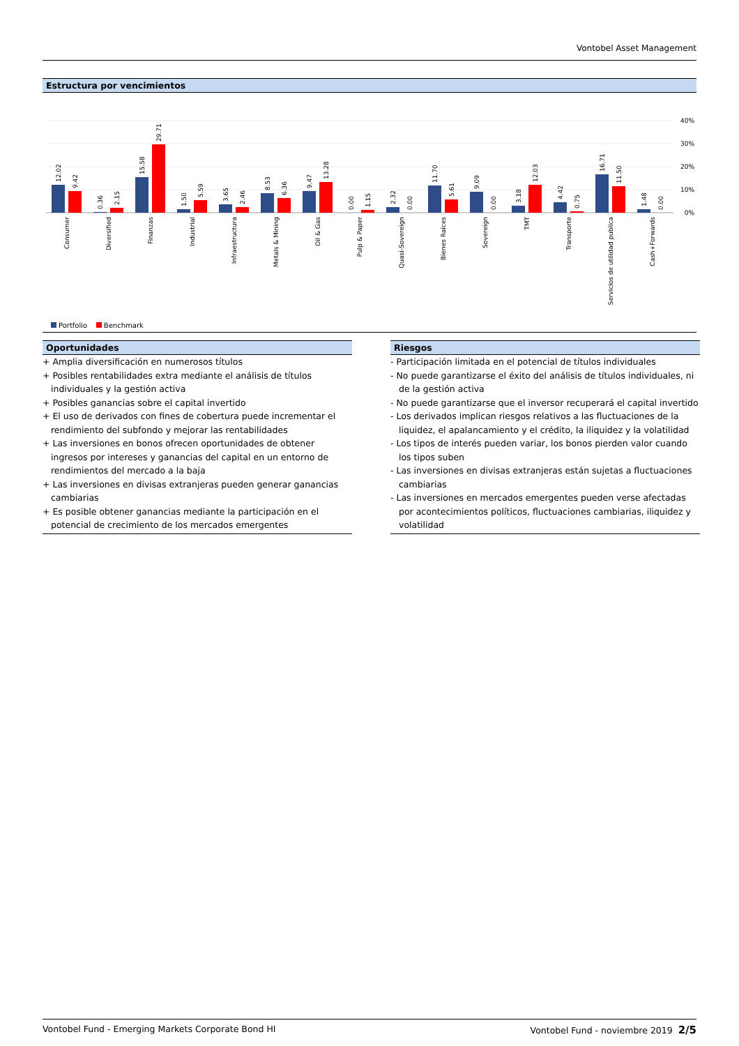Vontobel Asset Management
Estructura por vencimientos
40%
30%
20%
10%
0%
12.02
9.42
0.36
2.15
15.58
29.71
1.50
5.59
3.65
2.46
8.53
6.36
9.47
13.28
0.00
1.15
2.32
0.00
11.70
5.61
9.09
0.00
3.18
12.03
4.42
0.75
16.71
11.50
1.48
0.00
Consumer
Diversified
Finanzas
Industrial
Infraestructura
Metals & Mining
Oil & Gas
Pulp & Paper
Quasi-Sovereign
Bienes Raíces
Sovereign
TMT
Transporte
Servicios de utilidad publica
Cash+Forwards
Portfolio Benchmark
Oportunidades
+ Amplia diversificación en numerosos títulos
+ Posibles rentabilidades extra mediante el análisis de títulos individuales y la gestión activa
+ Posibles ganancias sobre el capital invertido
+ El uso de derivados con fines de cobertura puede incrementar el rendimiento del subfondo y mejorar las rentabilidades
+ Las inversiones en bonos ofrecen oportunidades de obtener ingresos por intereses y ganancias del capital en un entorno de rendimientos del mercado a la baja
+ Las inversiones en divisas extranjeras pueden generar ganancias cambiarias
+ Es posible obtener ganancias mediante la participación en el potencial de crecimiento de los mercados emergentes
Riesgos
- Participación limitada en el potencial de títulos individuales
- No puede garantizarse el éxito del análisis de títulos individuales, ni de la gestión activa
- No puede garantizarse que el inversor recuperará el capital invertido
- Los derivados implican riesgos relativos a las fluctuaciones de la liquidez, el apalancamiento y el crédito, la iliquidez y la volatilidad
- Los tipos de interés pueden variar, los bonos pierden valor cuando los tipos suben
- Las inversiones en divisas extranjeras están sujetas a fluctuaciones cambiarias
- Las inversiones en mercados emergentes pueden verse afectadas por acontecimientos políticos, fluctuaciones cambiarias, iliquidez y volatilidad
Vontobel Fund - Emerging Markets Corporate Bond HI Vontobel Fund - noviembre 2019 2/5